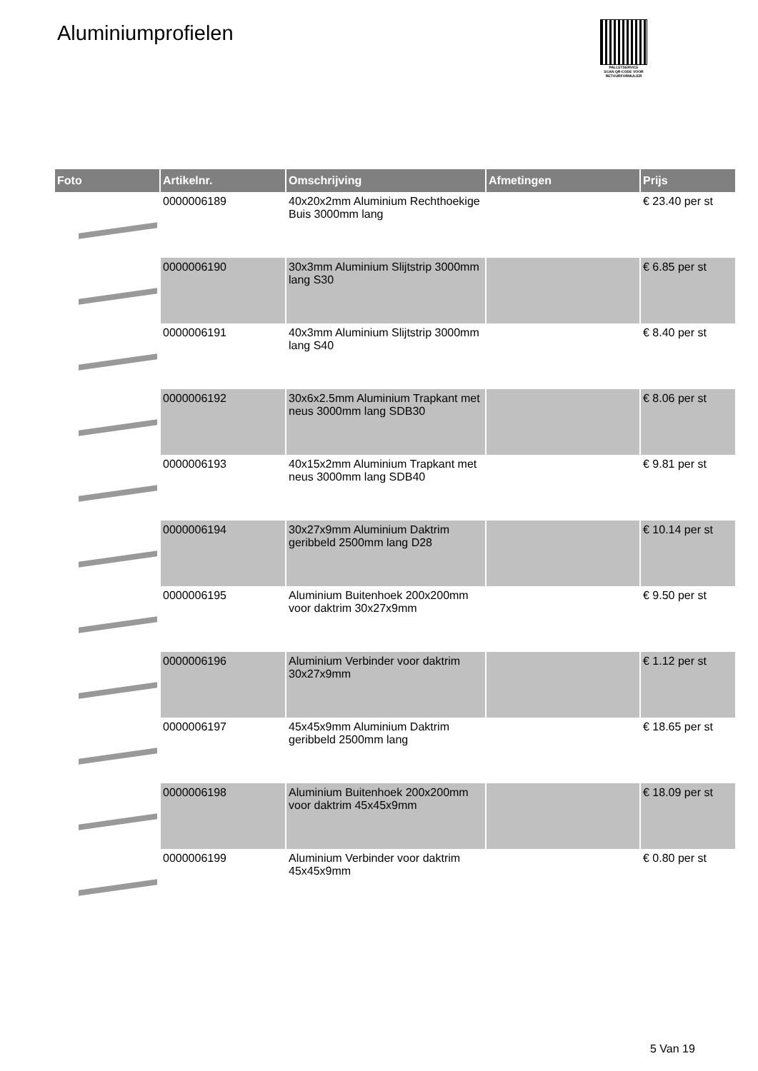Aluminiumprofielen
PALLETSERVICE
SCAN QR-CODE VOOR RETOURFORMULIER
| Foto | Artikelnr. | Omschrijving | Afmetingen | Prijs |
| --- | --- | --- | --- | --- |
| | 0000006189 | 40x20x2mm Aluminium Rechthoekige Buis 3000mm lang | | € 23.40 per st |
| | 0000006190 | 30x3mm Aluminium Slijtstrip 3000mm lang S30 | | € 6.85 per st |
| | 0000006191 | 40x3mm Aluminium Slijtstrip 3000mm lang S40 | | € 8.40 per st |
| | 0000006192 | 30x6x2.5mm Aluminium Trapkant met neus 3000mm lang SDB30 | | € 8.06 per st |
| | 0000006193 | 40x15x2mm Aluminium Trapkant met neus 3000mm lang SDB40 | | € 9.81 per st |
| | 0000006194 | 30x27x9mm Aluminium Daktrim geribbeld 2500mm lang D28 | | € 10.14 per st |
| | 0000006195 | Aluminium Buitenhoek 200x200mm voor daktrim 30x27x9mm | | € 9.50 per st |
| | 0000006196 | Aluminium Verbinder voor daktrim 30x27x9mm | | € 1.12 per st |
| | 0000006197 | 45x45x9mm Aluminium Daktrim geribbeld 2500mm lang | | € 18.65 per st |
| | 0000006198 | Aluminium Buitenhoek 200x200mm voor daktrim 45x45x9mm | | € 18.09 per st |
| | 0000006199 | Aluminium Verbinder voor daktrim 45x45x9mm | | € 0.80 per st |
5 Van 19